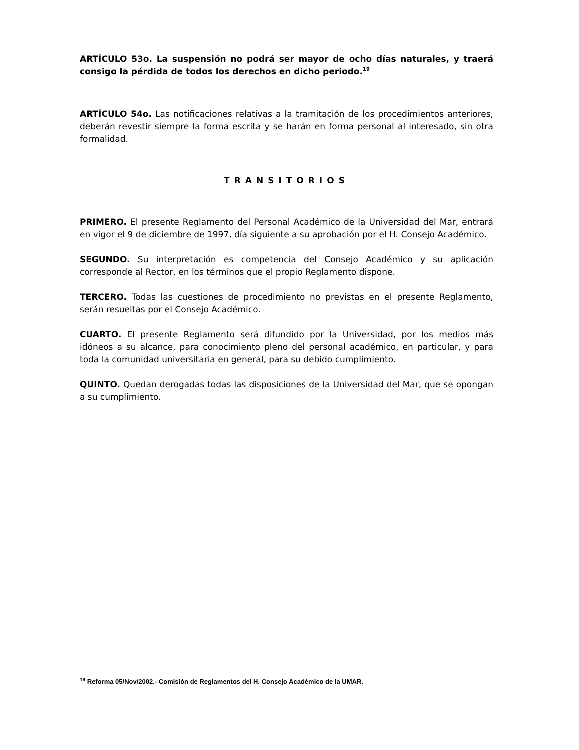ARTÍCULO 53o. La suspensión no podrá ser mayor de ocho días naturales, y traerá consigo la pérdida de todos los derechos en dicho periodo.<sup>19</sup>
ARTÍCULO 54o. Las notificaciones relativas a la tramitación de los procedimientos anteriores, deberán revestir siempre la forma escrita y se harán en forma personal al interesado, sin otra formalidad.
TRANSITORIOS
PRIMERO. El presente Reglamento del Personal Académico de la Universidad del Mar, entrará en vigor el 9 de diciembre de 1997, día siguiente a su aprobación por el H. Consejo Académico.
SEGUNDO. Su interpretación es competencia del Consejo Académico y su aplicación corresponde al Rector, en los términos que el propio Reglamento dispone.
TERCERO. Todas las cuestiones de procedimiento no previstas en el presente Reglamento, serán resueltas por el Consejo Académico.
CUARTO. El presente Reglamento será difundido por la Universidad, por los medios más idóneos a su alcance, para conocimiento pleno del personal académico, en particular, y para toda la comunidad universitaria en general, para su debido cumplimiento.
QUINTO. Quedan derogadas todas las disposiciones de la Universidad del Mar, que se opongan a su cumplimiento.
<sup>19</sup> Reforma 05/Nov/2002.- Comisión de Reglamentos del H. Consejo Académico de la UMAR.